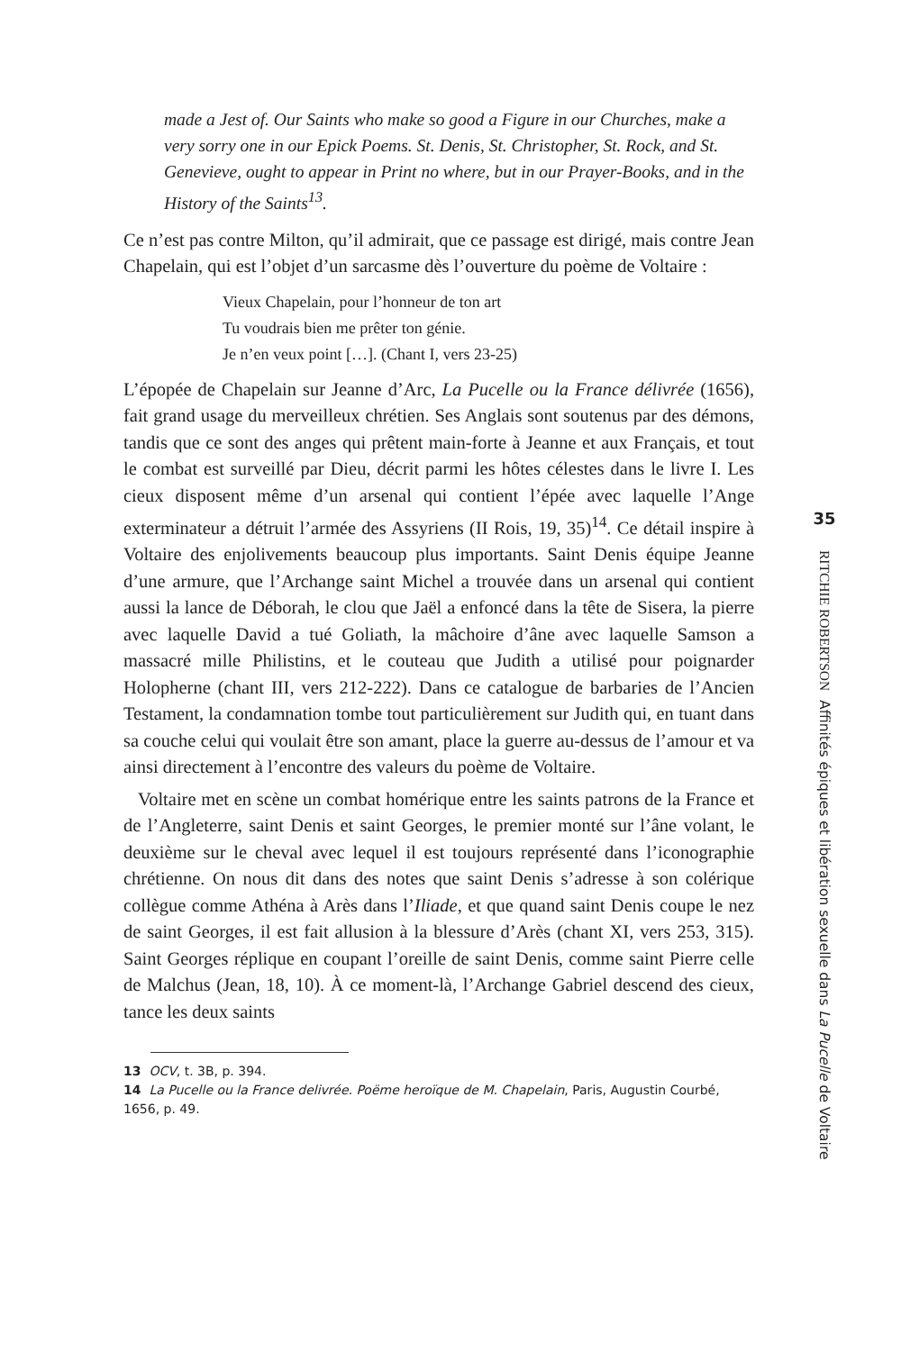made a Jest of. Our Saints who make so good a Figure in our Churches, make a very sorry one in our Epick Poems. St. Denis, St. Christopher, St. Rock, and St. Genevieve, ought to appear in Print no where, but in our Prayer-Books, and in the History of the Saints<sup>13</sup>.
Ce n’est pas contre Milton, qu’il admirait, que ce passage est dirigé, mais contre Jean Chapelain, qui est l’objet d’un sarcasme dès l’ouverture du poème de Voltaire :
Vieux Chapelain, pour l’honneur de ton art
Tu voudrais bien me prêter ton génie.
Je n’en veux point […]. (Chant I, vers 23-25)
L’épopée de Chapelain sur Jeanne d’Arc, La Pucelle ou la France délivrée (1656), fait grand usage du merveilleux chrétien. Ses Anglais sont soutenus par des démons, tandis que ce sont des anges qui prêtent main-forte à Jeanne et aux Français, et tout le combat est surveillé par Dieu, décrit parmi les hôtes célestes dans le livre I. Les cieux disposent même d’un arsenal qui contient l’épée avec laquelle l’Ange exterminateur a détruit l’armée des Assyriens (II Rois, 19, 35)<sup>14</sup>. Ce détail inspire à Voltaire des enjolivements beaucoup plus importants. Saint Denis équipe Jeanne d’une armure, que l’Archange saint Michel a trouvée dans un arsenal qui contient aussi la lance de Déborah, le clou que Jaël a enfoncé dans la tête de Sisera, la pierre avec laquelle David a tué Goliath, la mâchoire d’âne avec laquelle Samson a massacré mille Philistins, et le couteau que Judith a utilisé pour poignarder Holopherne (chant III, vers 212-222). Dans ce catalogue de barbaries de l’Ancien Testament, la condamnation tombe tout particulièrement sur Judith qui, en tuant dans sa couche celui qui voulait être son amant, place la guerre au-dessus de l’amour et va ainsi directement à l’encontre des valeurs du poème de Voltaire.
Voltaire met en scène un combat homérique entre les saints patrons de la France et de l’Angleterre, saint Denis et saint Georges, le premier monté sur l’âne volant, le deuxième sur le cheval avec lequel il est toujours représenté dans l’iconographie chrétienne. On nous dit dans des notes que saint Denis s’adresse à son colérique collègue comme Athéna à Arès dans l’Iliade, et que quand saint Denis coupe le nez de saint Georges, il est fait allusion à la blessure d’Arès (chant XI, vers 253, 315). Saint Georges réplique en coupant l’oreille de saint Denis, comme saint Pierre celle de Malchus (Jean, 18, 10). À ce moment-là, l’Archange Gabriel descend des cieux, tance les deux saints
13 OCV, t. 3B, p. 394.
14 La Pucelle ou la France delivrée. Poëme heroïque de M. Chapelain, Paris, Augustin Courbé, 1656, p. 49.
35
RITCHIE ROBERTSON Affinités épiques et libération sexuelle dans La Pucelle de Voltaire